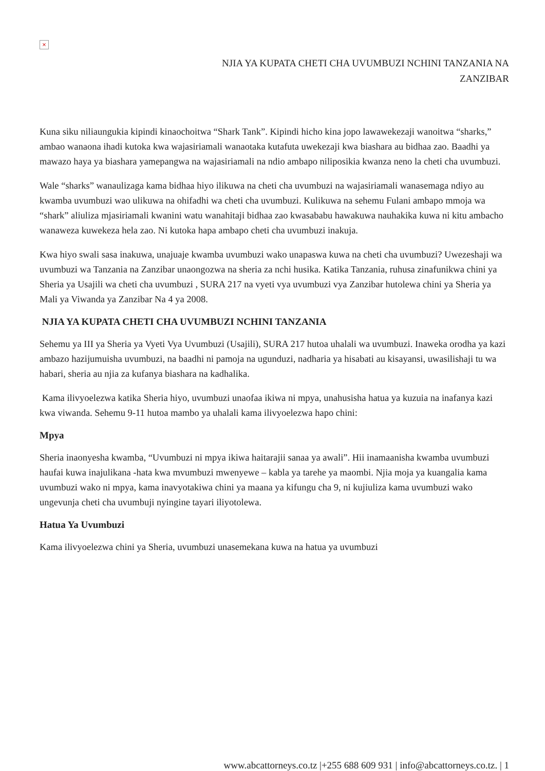×
NJIA YA KUPATA CHETI CHA UVUMBUZI NCHINI TANZANIA NA
ZANZIBAR
Kuna siku niliaungukia kipindi kinaochoitwa “Shark Tank”. Kipindi hicho kina jopo lawawekezaji wanoitwa “sharks,” ambao wanaona ihadi kutoka kwa wajasiriamali wanaotaka kutafuta uwekezaji kwa biashara au bidhaa zao. Baadhi ya mawazo haya ya biashara yamepangwa na wajasiriamali na ndio ambapo niliposikia kwanza neno la cheti cha uvumbuzi.
Wale “sharks” wanaulizaga kama bidhaa hiyo ilikuwa na cheti cha uvumbuzi na wajasiriamali wanasemaga ndiyo au kwamba uvumbuzi wao ulikuwa na ohifadhi wa cheti cha uvumbuzi. Kulikuwa na sehemu Fulani ambapo mmoja wa “shark” aliuliza mjasiriamali kwanini watu wanahitaji bidhaa zao kwasababu hawakuwa nauhakika kuwa ni kitu ambacho wanaweza kuwekeza hela zao. Ni kutoka hapa ambapo cheti cha uvumbuzi inakuja.
Kwa hiyo swali sasa inakuwa, unajuaje kwamba uvumbuzi wako unapaswa kuwa na cheti cha uvumbuzi? Uwezeshaji wa uvumbuzi wa Tanzania na Zanzibar unaongozwa na sheria za nchi husika. Katika Tanzania, ruhusa zinafunikwa chini ya Sheria ya Usajili wa cheti cha uvumbuzi , SURA 217 na vyeti vya uvumbuzi vya Zanzibar hutolewa chini ya Sheria ya Mali ya Viwanda ya Zanzibar Na 4 ya 2008.
NJIA YA KUPATA CHETI CHA UVUMBUZI NCHINI TANZANIA
Sehemu ya III ya Sheria ya Vyeti Vya Uvumbuzi (Usajili), SURA 217 hutoa uhalali wa uvumbuzi. Inaweka orodha ya kazi ambazo hazijumuisha uvumbuzi, na baadhi ni pamoja na ugunduzi, nadharia ya hisabati au kisayansi, uwasilishaji tu wa habari, sheria au njia za kufanya biashara na kadhalika.
Kama ilivyoelezwa katika Sheria hiyo, uvumbuzi unaofaa ikiwa ni mpya, unahusisha hatua ya kuzuia na inafanya kazi kwa viwanda. Sehemu 9-11 hutoa mambo ya uhalali kama ilivyoelezwa hapo chini:
Mpya
Sheria inaonyesha kwamba, “Uvumbuzi ni mpya ikiwa haitarajii sanaa ya awali”. Hii inamaanisha kwamba uvumbuzi haufai kuwa inajulikana -hata kwa mvumbuzi mwenyewe – kabla ya tarehe ya maombi. Njia moja ya kuangalia kama uvumbuzi wako ni mpya, kama inavyotakiwa chini ya maana ya kifungu cha 9, ni kujiuliza kama uvumbuzi wako ungevunja cheti cha uvumbuji nyingine tayari iliyotolewa.
Hatua Ya Uvumbuzi
Kama ilivyoelezwa chini ya Sheria, uvumbuzi unasemekana kuwa na hatua ya uvumbuzi
www.abcattorneys.co.tz |+255 688 609 931 | info@abcattorneys.co.tz. | 1